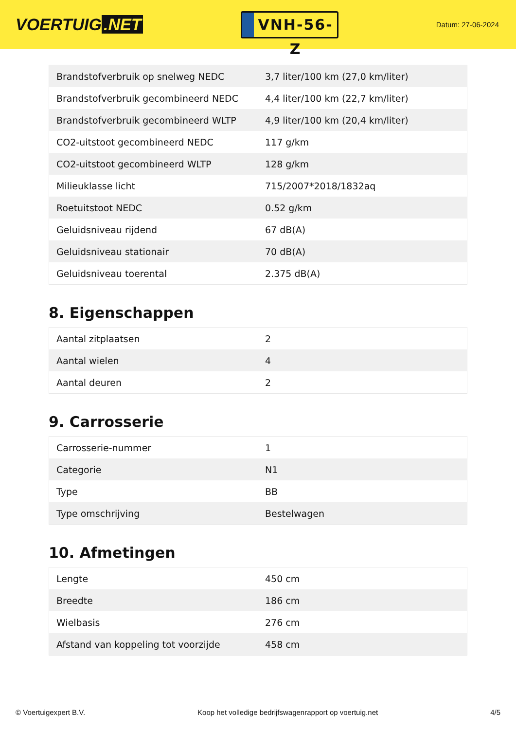VOERTUIG.NET
VNH-56-Z
Datum: 27-06-2024
| Brandstofverbruik op snelweg NEDC | 3,7 liter/100 km (27,0 km/liter) |
| Brandstofverbruik gecombineerd NEDC | 4,4 liter/100 km (22,7 km/liter) |
| Brandstofverbruik gecombineerd WLTP | 4,9 liter/100 km (20,4 km/liter) |
| CO2-uitstoot gecombineerd NEDC | 117 g/km |
| CO2-uitstoot gecombineerd WLTP | 128 g/km |
| Milieuklasse licht | 715/2007*2018/1832aq |
| Roetuitstoot NEDC | 0.52 g/km |
| Geluidsniveau rijdend | 67 dB(A) |
| Geluidsniveau stationair | 70 dB(A) |
| Geluidsniveau toerental | 2.375 dB(A) |
8. Eigenschappen
| Aantal zitplaatsen | 2 |
| Aantal wielen | 4 |
| Aantal deuren | 2 |
9. Carrosserie
| Carrosserie-nummer | 1 |
| Categorie | N1 |
| Type | BB |
| Type omschrijving | Bestelwagen |
10. Afmetingen
| Lengte | 450 cm |
| Breedte | 186 cm |
| Wielbasis | 276 cm |
| Afstand van koppeling tot voorzijde | 458 cm |
© Voertuigexpert B.V. Koop het volledige bedrijfswagenrapport op voertuig.net 4/5